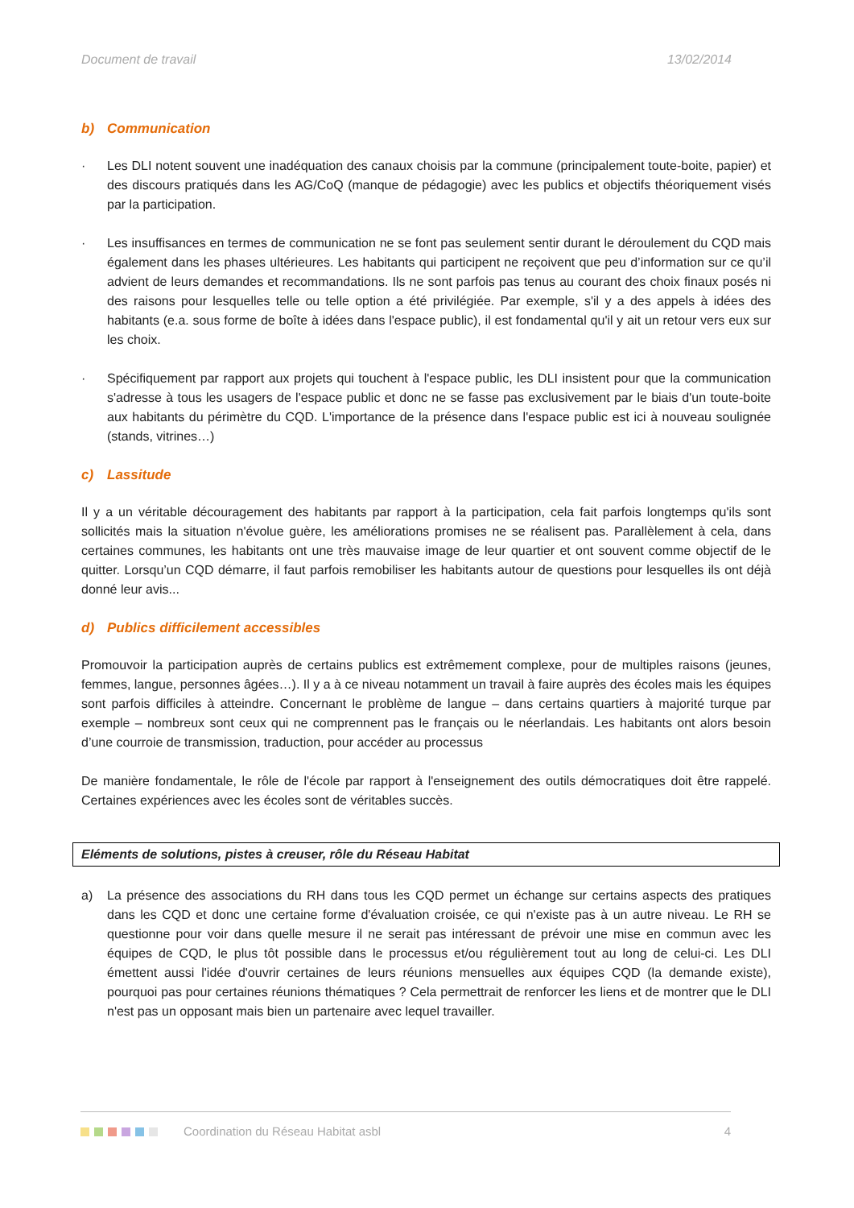Document de travail 13/02/2014
b) Communication
· Les DLI notent souvent une inadéquation des canaux choisis par la commune (principalement toute-boite, papier) et des discours pratiqués dans les AG/CoQ (manque de pédagogie) avec les publics et objectifs théoriquement visés par la participation.
· Les insuffisances en termes de communication ne se font pas seulement sentir durant le déroulement du CQD mais également dans les phases ultérieures. Les habitants qui participent ne reçoivent que peu d’information sur ce qu’il advient de leurs demandes et recommandations. Ils ne sont parfois pas tenus au courant des choix finaux posés ni des raisons pour lesquelles telle ou telle option a été privilégiée. Par exemple, s'il y a des appels à idées des habitants (e.a. sous forme de boîte à idées dans l'espace public), il est fondamental qu'il y ait un retour vers eux sur les choix.
· Spécifiquement par rapport aux projets qui touchent à l'espace public, les DLI insistent pour que la communication s'adresse à tous les usagers de l'espace public et donc ne se fasse pas exclusivement par le biais d'un toute-boite aux habitants du périmètre du CQD. L'importance de la présence dans l'espace public est ici à nouveau soulignée (stands, vitrines…)
c) Lassitude
Il y a un véritable découragement des habitants par rapport à la participation, cela fait parfois longtemps qu'ils sont sollicités mais la situation n'évolue guère, les améliorations promises ne se réalisent pas. Parallèlement à cela, dans certaines communes, les habitants ont une très mauvaise image de leur quartier et ont souvent comme objectif de le quitter. Lorsqu’un CQD démarre, il faut parfois remobiliser les habitants autour de questions pour lesquelles ils ont déjà donné leur avis...
d) Publics difficilement accessibles
Promouvoir la participation auprès de certains publics est extrêmement complexe, pour de multiples raisons (jeunes, femmes, langue, personnes âgées…). Il y a à ce niveau notamment un travail à faire auprès des écoles mais les équipes sont parfois difficiles à atteindre. Concernant le problème de langue – dans certains quartiers à majorité turque par exemple – nombreux sont ceux qui ne comprennent pas le français ou le néerlandais. Les habitants ont alors besoin d’une courroie de transmission, traduction, pour accéder au processus
De manière fondamentale, le rôle de l'école par rapport à l'enseignement des outils démocratiques doit être rappelé. Certaines expériences avec les écoles sont de véritables succès.
Eléments de solutions, pistes à creuser, rôle du Réseau Habitat
a) La présence des associations du RH dans tous les CQD permet un échange sur certains aspects des pratiques dans les CQD et donc une certaine forme d'évaluation croisée, ce qui n'existe pas à un autre niveau. Le RH se questionne pour voir dans quelle mesure il ne serait pas intéressant de prévoir une mise en commun avec les équipes de CQD, le plus tôt possible dans le processus et/ou régulièrement tout au long de celui-ci. Les DLI émettent aussi l'idée d'ouvrir certaines de leurs réunions mensuelles aux équipes CQD (la demande existe), pourquoi pas pour certaines réunions thématiques ? Cela permettrait de renforcer les liens et de montrer que le DLI n'est pas un opposant mais bien un partenaire avec lequel travailler.
Coordination du Réseau Habitat asbl 4